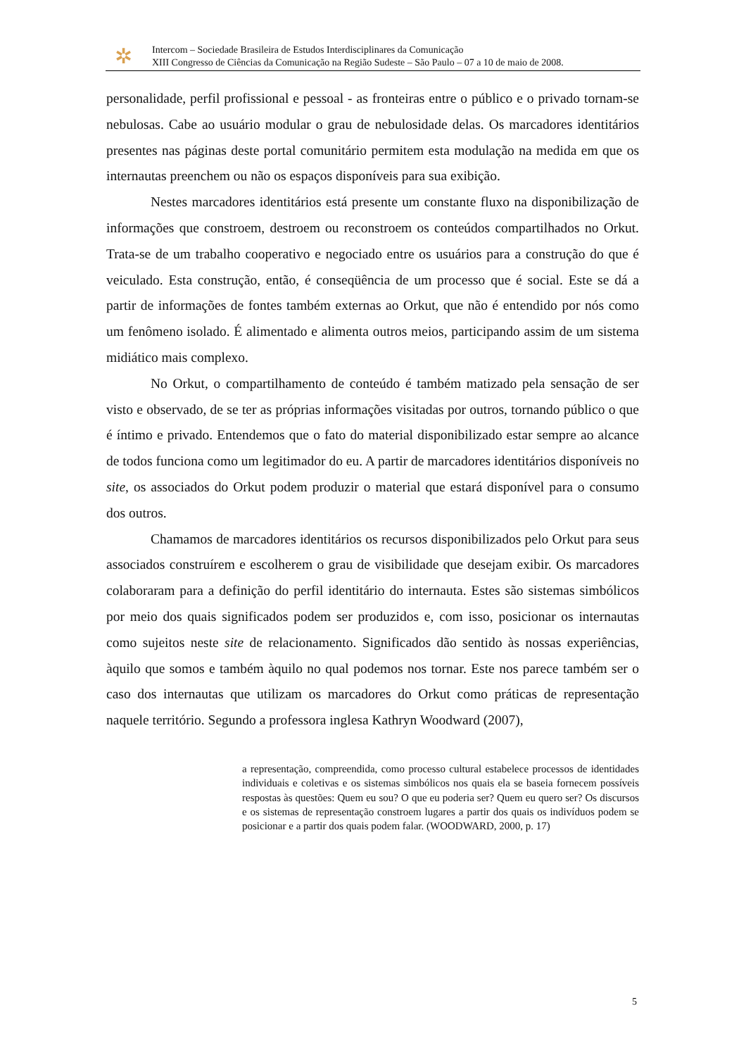✲
Intercom – Sociedade Brasileira de Estudos Interdisciplinares da Comunicação
XIII Congresso de Ciências da Comunicação na Região Sudeste – São Paulo – 07 a 10 de maio de 2008.
personalidade, perfil profissional e pessoal - as fronteiras entre o público e o privado tornam-se nebulosas. Cabe ao usuário modular o grau de nebulosidade delas. Os marcadores identitários presentes nas páginas deste portal comunitário permitem esta modulação na medida em que os internautas preenchem ou não os espaços disponíveis para sua exibição.
Nestes marcadores identitários está presente um constante fluxo na disponibilização de informações que constroem, destroem ou reconstroem os conteúdos compartilhados no Orkut. Trata-se de um trabalho cooperativo e negociado entre os usuários para a construção do que é veiculado. Esta construção, então, é conseqüência de um processo que é social. Este se dá a partir de informações de fontes também externas ao Orkut, que não é entendido por nós como um fenômeno isolado. É alimentado e alimenta outros meios, participando assim de um sistema midiático mais complexo.
No Orkut, o compartilhamento de conteúdo é também matizado pela sensação de ser visto e observado, de se ter as próprias informações visitadas por outros, tornando público o que é íntimo e privado. Entendemos que o fato do material disponibilizado estar sempre ao alcance de todos funciona como um legitimador do eu. A partir de marcadores identitários disponíveis no site, os associados do Orkut podem produzir o material que estará disponível para o consumo dos outros.
Chamamos de marcadores identitários os recursos disponibilizados pelo Orkut para seus associados construírem e escolherem o grau de visibilidade que desejam exibir. Os marcadores colaboraram para a definição do perfil identitário do internauta. Estes são sistemas simbólicos por meio dos quais significados podem ser produzidos e, com isso, posicionar os internautas como sujeitos neste site de relacionamento. Significados dão sentido às nossas experiências, àquilo que somos e também àquilo no qual podemos nos tornar. Este nos parece também ser o caso dos internautas que utilizam os marcadores do Orkut como práticas de representação naquele território. Segundo a professora inglesa Kathryn Woodward (2007),
a representação, compreendida, como processo cultural estabelece processos de identidades individuais e coletivas e os sistemas simbólicos nos quais ela se baseia fornecem possíveis respostas às questões: Quem eu sou? O que eu poderia ser? Quem eu quero ser? Os discursos e os sistemas de representação constroem lugares a partir dos quais os indivíduos podem se posicionar e a partir dos quais podem falar. (WOODWARD, 2000, p. 17)
5